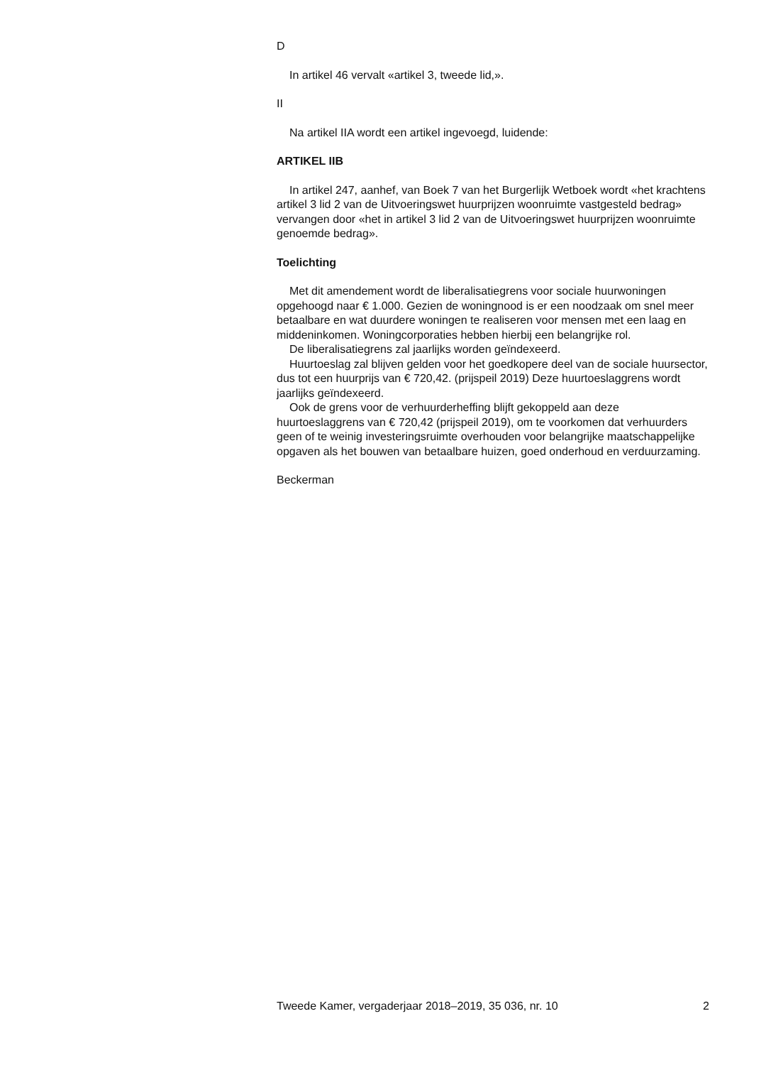D
In artikel 46 vervalt «artikel 3, tweede lid,».
II
Na artikel IIA wordt een artikel ingevoegd, luidende:
ARTIKEL IIB
In artikel 247, aanhef, van Boek 7 van het Burgerlijk Wetboek wordt «het krachtens artikel 3 lid 2 van de Uitvoeringswet huurprijzen woonruimte vastgesteld bedrag» vervangen door «het in artikel 3 lid 2 van de Uitvoeringswet huurprijzen woonruimte genoemde bedrag».
Toelichting
Met dit amendement wordt de liberalisatiegrens voor sociale huurwoningen opgehoogd naar € 1.000. Gezien de woningnood is er een noodzaak om snel meer betaalbare en wat duurdere woningen te realiseren voor mensen met een laag en middeninkomen. Woningcorporaties hebben hierbij een belangrijke rol.
De liberalisatiegrens zal jaarlijks worden geïndexeerd.
Huurtoeslag zal blijven gelden voor het goedkopere deel van de sociale huursector, dus tot een huurprijs van € 720,42. (prijspeil 2019) Deze huurtoeslaggrens wordt jaarlijks geïndexeerd.
Ook de grens voor de verhuurderheffing blijft gekoppeld aan deze huurtoeslaggrens van € 720,42 (prijspeil 2019), om te voorkomen dat verhuurders geen of te weinig investeringsruimte overhouden voor belangrijke maatschappelijke opgaven als het bouwen van betaalbare huizen, goed onderhoud en verduurzaming.
Beckerman
Tweede Kamer, vergaderjaar 2018–2019, 35 036, nr. 10 2